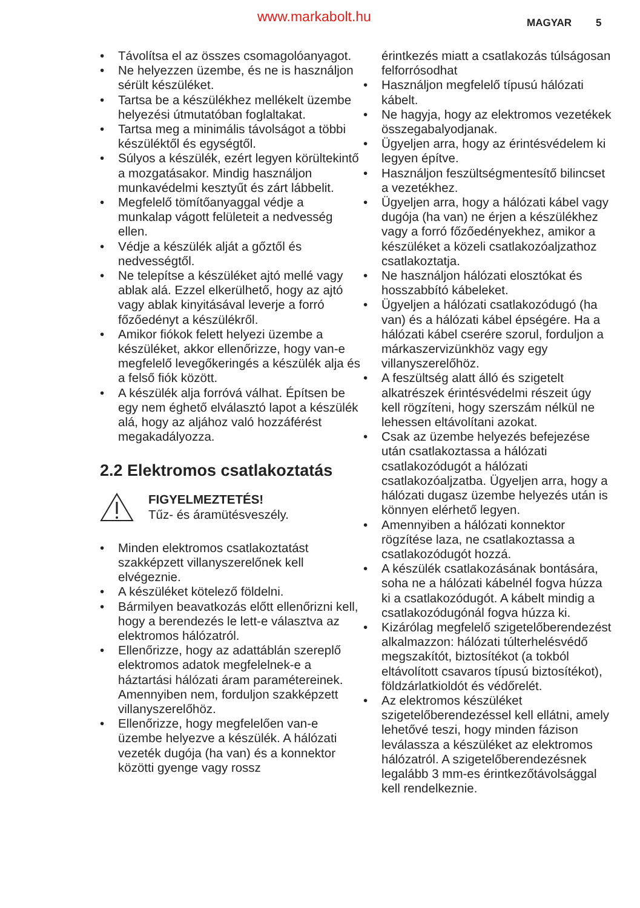www.markabolt.hu MAGYAR 5
• Távolítsa el az összes csomagolóanyagot.
• Ne helyezzen üzembe, és ne is használjon sérült készüléket.
• Tartsa be a készülékhez mellékelt üzembe helyezési útmutatóban foglaltakat.
• Tartsa meg a minimális távolságot a többi készüléktől és egységtől.
• Súlyos a készülék, ezért legyen körültekintő a mozgatásakor. Mindig használjon munkavédelmi kesztyűt és zárt lábbelit.
• Megfelelő tömítőanyaggal védje a munkalap vágott felületeit a nedvesség ellen.
• Védje a készülék alját a gőztől és nedvességtől.
• Ne telepítse a készüléket ajtó mellé vagy ablak alá. Ezzel elkerülhető, hogy az ajtó vagy ablak kinyitásával leverje a forró főzőedényt a készülékről.
• Amikor fiókok felett helyezi üzembe a készüléket, akkor ellenőrizze, hogy van-e megfelelő levegőkeringés a készülék alja és a felső fiók között.
• A készülék alja forróvá válhat. Építsen be egy nem éghető elválasztó lapot a készülék alá, hogy az aljához való hozzáférést megakadályozza.
2.2 Elektromos csatlakoztatás
FIGYELMEZTETÉS!
Tűz- és áramütésveszély.
• Minden elektromos csatlakoztatást szakképzett villanyszerelőnek kell elvégeznie.
• A készüléket kötelező földelni.
• Bármilyen beavatkozás előtt ellenőrizni kell, hogy a berendezés le lett-e választva az elektromos hálózatról.
• Ellenőrizze, hogy az adattáblán szereplő elektromos adatok megfelelnek-e a háztartási hálózati áram paramétereinek. Amennyiben nem, forduljon szakképzett villanyszerelőhöz.
• Ellenőrizze, hogy megfelelően van-e üzembe helyezve a készülék. A hálózati vezeték dugója (ha van) és a konnektor közötti gyenge vagy rossz
érintkezés miatt a csatlakozás túlságosan felforrósodhat
• Használjon megfelelő típusú hálózati kábelt.
• Ne hagyja, hogy az elektromos vezetékek összegabalyodjanak.
• Ügyeljen arra, hogy az érintésvédelem ki legyen építve.
• Használjon feszültségmentesítő bilincset a vezetékhez.
• Ügyeljen arra, hogy a hálózati kábel vagy dugója (ha van) ne érjen a készülékhez vagy a forró főzőedényekhez, amikor a készüléket a közeli csatlakozóaljzathoz csatlakoztatja.
• Ne használjon hálózati elosztókat és hosszabbító kábeleket.
• Ügyeljen a hálózati csatlakozódugó (ha van) és a hálózati kábel épségére. Ha a hálózati kábel cserére szorul, forduljon a márkaszervizünkhöz vagy egy villanyszerelőhöz.
• A feszültség alatt álló és szigetelt alkatrészek érintésvédelmi részeit úgy kell rögzíteni, hogy szerszám nélkül ne lehessen eltávolítani azokat.
• Csak az üzembe helyezés befejezése után csatlakoztassa a hálózati csatlakozódugót a hálózati csatlakozóaljzatba. Ügyeljen arra, hogy a hálózati dugasz üzembe helyezés után is könnyen elérhető legyen.
• Amennyiben a hálózati konnektor rögzítése laza, ne csatlakoztassa a csatlakozódugót hozzá.
• A készülék csatlakozásának bontására, soha ne a hálózati kábelnél fogva húzza ki a csatlakozódugót. A kábelt mindig a csatlakozódugónál fogva húzza ki.
• Kizárólag megfelelő szigetelőberendezést alkalmazzon: hálózati túlterhelésvédő megszakítót, biztosítékot (a tokból eltávolított csavaros típusú biztosítékot), földzárlatkioldót és védőrelét.
• Az elektromos készüléket szigetelőberendezéssel kell ellátni, amely lehetővé teszi, hogy minden fázison leválassza a készüléket az elektromos hálózatról. A szigetelőberendezésnek legalább 3 mm-es érintkezőtávolsággal kell rendelkeznie.